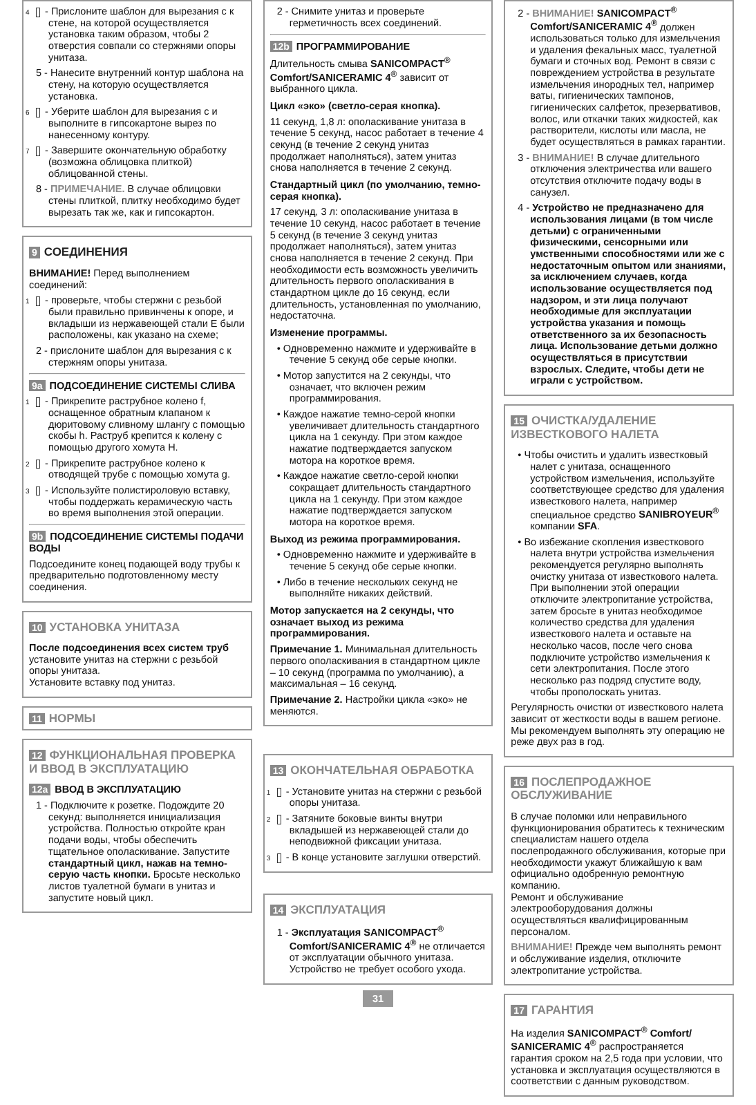4 - Прислоните шаблон для вырезания c к стене, на которой осуществляется установка таким образом, чтобы 2 отверстия совпали со стержнями опоры унитаза.
5 - Нанесите внутренний контур шаблона на стену, на которую осуществляется установка.
6 - Уберите шаблон для вырезания c и выполните в гипсокартоне вырез по нанесенному контуру.
7 - Завершите окончательную обработку (возможна облицовка плиткой) облицованной стены.
8 - ПРИМЕЧАНИЕ. В случае облицовки стены плиткой, плитку необходимо будет вырезать так же, как и гипсокартон.
9 СОЕДИНЕНИЯ
ВНИМАНИЕ! Перед выполнением соединений:
1 - проверьте, чтобы стержни с резьбой были правильно привинчены к опоре, и вкладыши из нержавеющей стали E были расположены, как указано на схеме;
2 - прислоните шаблон для вырезания c к стержням опоры унитаза.
9a ПОДСОЕДИНЕНИЕ СИСТЕМЫ СЛИВА
1 - Прикрепите раструбное колено f, оснащенное обратным клапаном к дюритовому сливному шлангу с помощью скобы h. Раструб крепится к колену с помощью другого хомута H.
2 - Прикрепите раструбное колено к отводящей трубе с помощью хомута g.
3 - Используйте полистироловую вставку, чтобы поддержать керамическую часть во время выполнения этой операции.
9b ПОДСОЕДИНЕНИЕ СИСТЕМЫ ПОДАЧИ ВОДЫ
Подсоедините конец подающей воду трубы к предварительно подготовленному месту соединения.
10 УСТАНОВКА УНИТАЗА
После подсоединения всех систем труб установите унитаз на стержни с резьбой опоры унитаза.
Установите вставку под унитаз.
11 НОРМЫ
12 ФУНКЦИОНАЛЬНАЯ ПРОВЕРКА И ВВОД В ЭКСПЛУАТАЦИЮ
12a ВВОД В ЭКСПЛУАТАЦИЮ
1 - Подключите к розетке. Подождите 20 секунд: выполняется инициализация устройства. Полностью откройте кран подачи воды, чтобы обеспечить тщательное ополаскивание. Запустите стандартный цикл, нажав на темно-серую часть кнопки. Бросьте несколько листов туалетной бумаги в унитаз и запустите новый цикл.
2 - Снимите унитаз и проверьте герметичность всех соединений.
12b ПРОГРАММИРОВАНИЕ
Длительность смыва SANICOMPACT<sup>®</sup> Comfort/SANICERAMIC 4<sup>®</sup> зависит от выбранного цикла.
Цикл «эко» (светло-серая кнопка).
11 секунд, 1,8 л: ополаскивание унитаза в течение 5 секунд, насос работает в течение 4 секунд (в течение 2 секунд унитаз продолжает наполняться), затем унитаз снова наполняется в течение 2 секунд.
Стандартный цикл (по умолчанию, темно-серая кнопка).
17 секунд, 3 л: ополаскивание унитаза в течение 10 секунд, насос работает в течение 5 секунд (в течение 3 секунд унитаз продолжает наполняться), затем унитаз снова наполняется в течение 2 секунд. При необходимости есть возможность увеличить длительность первого ополаскивания в стандартном цикле до 16 секунд, если длительность, установленная по умолчанию, недостаточна.
Изменение программы.
• Одновременно нажмите и удерживайте в течение 5 секунд обе серые кнопки.
• Мотор запустится на 2 секунды, что означает, что включен режим программирования.
• Каждое нажатие темно-серой кнопки увеличивает длительность стандартного цикла на 1 секунду. При этом каждое нажатие подтверждается запуском мотора на короткое время.
• Каждое нажатие светло-серой кнопки сокращает длительность стандартного цикла на 1 секунду. При этом каждое нажатие подтверждается запуском мотора на короткое время.
Выход из режима программирования.
• Одновременно нажмите и удерживайте в течение 5 секунд обе серые кнопки.
• Либо в течение нескольких секунд не выполняйте никаких действий.
Мотор запускается на 2 секунды, что означает выход из режима программирования.
Примечание 1. Минимальная длительность первого ополаскивания в стандартном цикле – 10 секунд (программа по умолчанию), а максимальная – 16 секунд.
Примечание 2. Настройки цикла «эко» не меняются.
13 ОКОНЧАТЕЛЬНАЯ ОБРАБОТКА
1 - Установите унитаз на стержни с резьбой опоры унитаза.
2 - Затяните боковые винты внутри вкладышей из нержавеющей стали до неподвижной фиксации унитаза.
3 - В конце установите заглушки отверстий.
14 ЭКСПЛУАТАЦИЯ
1 - Эксплуатация SANICOMPACT<sup>®</sup> Comfort/SANICERAMIC 4<sup>®</sup> не отличается от эксплуатации обычного унитаза. Устройство не требует особого ухода.
31
2 - ВНИМАНИЕ! SANICOMPACT<sup>®</sup> Comfort/SANICERAMIC 4<sup>®</sup> должен использоваться только для измельчения и удаления фекальных масс, туалетной бумаги и сточных вод. Ремонт в связи с повреждением устройства в результате измельчения инородных тел, например ваты, гигиенических тампонов, гигиенических салфеток, презервативов, волос, или откачки таких жидкостей, как растворители, кислоты или масла, не будет осуществляться в рамках гарантии.
3 - ВНИМАНИЕ! В случае длительного отключения электричества или вашего отсутствия отключите подачу воды в санузел.
4 - Устройство не предназначено для использования лицами (в том числе детьми) с ограниченными физическими, сенсорными или умственными способностями или же с недостаточным опытом или знаниями, за исключением случаев, когда использование осуществляется под надзором, и эти лица получают необходимые для эксплуатации устройства указания и помощь ответственного за их безопасность лица. Использование детьми должно осуществляться в присутствии взрослых. Следите, чтобы дети не играли с устройством.
15 ОЧИСТКА/УДАЛЕНИЕ ИЗВЕСТКОВОГО НАЛЕТА
• Чтобы очистить и удалить известковый налет с унитаза, оснащенного устройством измельчения, используйте соответствующее средство для удаления известкового налета, например специальное средство SANIBROYEUR<sup>®</sup> компании SFA.
• Во избежание скопления известкового налета внутри устройства измельчения рекомендуется регулярно выполнять очистку унитаза от известкового налета. При выполнении этой операции отключите электропитание устройства, затем бросьте в унитаз необходимое количество средства для удаления известкового налета и оставьте на несколько часов, после чего снова подключите устройство измельчения к сети электропитания. После этого несколько раз подряд спустите воду, чтобы прополоскать унитаз.
Регулярность очистки от известкового налета зависит от жесткости воды в вашем регионе. Мы рекомендуем выполнять эту операцию не реже двух раз в год.
16 ПОСЛЕПРОДАЖНОЕ ОБСЛУЖИВАНИЕ
В случае поломки или неправильного функционирования обратитесь к техническим специалистам нашего отдела послепродажного обслуживания, которые при необходимости укажут ближайшую к вам официально одобренную ремонтную компанию.
Ремонт и обслуживание электрооборудования должны осуществляться квалифицированным персоналом.
ВНИМАНИЕ! Прежде чем выполнять ремонт и обслуживание изделия, отключите электропитание устройства.
17 ГАРАНТИЯ
На изделия SANICOMPACT<sup>®</sup> Comfort/ SANICERAMIC 4<sup>®</sup> распространяется гарантия сроком на 2,5 года при условии, что установка и эксплуатация осуществляются в соответствии с данным руководством.